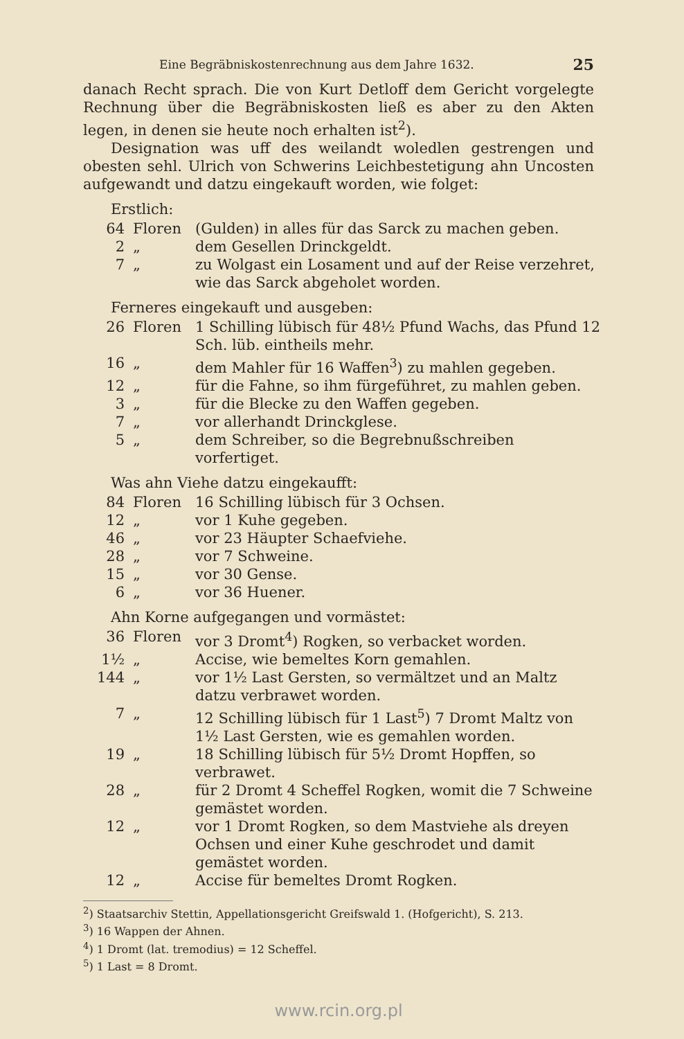Eine Begräbniskostenrechnung aus dem Jahre 1632. 25
danach Recht sprach. Die von Kurt Detloff dem Gericht vorgelegte Rechnung über die Begräbniskosten ließ es aber zu den Akten legen, in denen sie heute noch erhalten ist<sup>2</sup>).
Designation was uff des weilandt woledlen gestrengen und obesten sehl. Ulrich von Schwerins Leichbestetigung ahn Uncosten aufgewandt und datzu eingekauft worden, wie folget:
Erstlich:
| 64 | Floren | (Gulden) in alles für das Sarck zu machen geben. |
| 2 | „ | dem Gesellen Drinckgeldt. |
| 7 | „ | zu Wolgast ein Losament und auf der Reise verzehret, wie das Sarck abgeholet worden. |
Ferneres eingekauft und ausgeben:
| 26 | Floren | 1 Schilling lübisch für 48½ Pfund Wachs, das Pfund 12 Sch. lüb. eintheils mehr. |
| 16 | „ | dem Mahler für 16 Waffen<sup>3</sup>) zu mahlen gegeben. |
| 12 | „ | für die Fahne, so ihm fürgeführet, zu mahlen geben. |
| 3 | „ | für die Blecke zu den Waffen gegeben. |
| 7 | „ | vor allerhandt Drinckglese. |
| 5 | „ | dem Schreiber, so die Begrebnußschreiben vorfertiget. |
Was ahn Viehe datzu eingekaufft:
| 84 | Floren | 16 Schilling lübisch für 3 Ochsen. |
| 12 | „ | vor 1 Kuhe gegeben. |
| 46 | „ | vor 23 Häupter Schaefviehe. |
| 28 | „ | vor 7 Schweine. |
| 15 | „ | vor 30 Gense. |
| 6 | „ | vor 36 Huener. |
Ahn Korne aufgegangen und vormästet:
| 36 | Floren | vor 3 Dromt<sup>4</sup>) Rogken, so verbacket worden. |
| 1½ | „ | Accise, wie bemeltes Korn gemahlen. |
| 144 | „ | vor 1½ Last Gersten, so vermältzet und an Maltz datzu verbrawet worden. |
| 7 | „ | 12 Schilling lübisch für 1 Last<sup>5</sup>) 7 Dromt Maltz von 1½ Last Gersten, wie es gemahlen worden. |
| 19 | „ | 18 Schilling lübisch für 5½ Dromt Hopffen, so verbrawet. |
| 28 | „ | für 2 Dromt 4 Scheffel Rogken, womit die 7 Schweine gemästet worden. |
| 12 | „ | vor 1 Dromt Rogken, so dem Mastviehe als dreyen Ochsen und einer Kuhe geschrodet und damit gemästet worden. |
| 12 | „ | Accise für bemeltes Dromt Rogken. |
<sup>2</sup>) Staatsarchiv Stettin, Appellationsgericht Greifswald 1. (Hofgericht), S. 213.
<sup>3</sup>) 16 Wappen der Ahnen.
<sup>4</sup>) 1 Dromt (lat. tremodius) = 12 Scheffel.
<sup>5</sup>) 1 Last = 8 Dromt.
www.rcin.org.pl